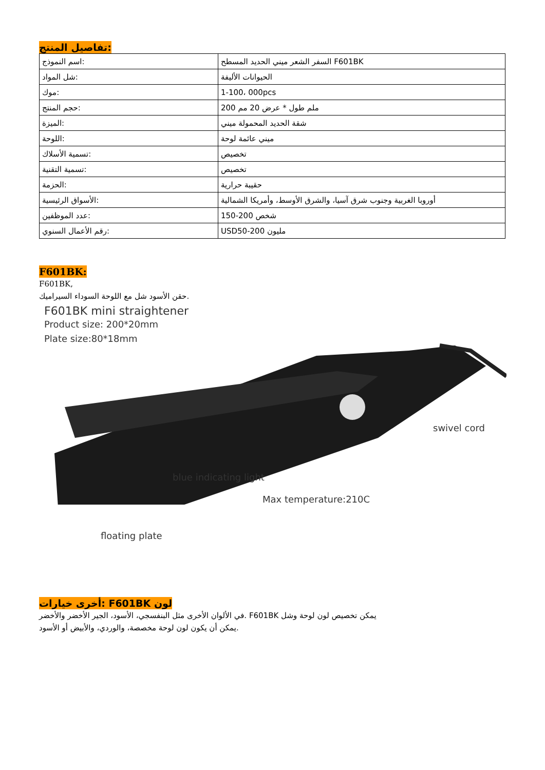تفاصيل المنتج:
| اسم النموذج: | السفر الشعر ميني الحديد المسطح F601BK |
| شل المواد: | الحيوانات الأليفة |
| موك: | 1-100، 000pcs |
| حجم المنتج: | 200 ملم طول * عرض 20 مم |
| الميزة: | شقة الحديد المحمولة ميني |
| اللوحة: | ميني عائمة لوحة |
| تسمية الأسلاك: | تخصيص |
| تسمية التقنية: | تخصيص |
| الحزمة: | حقيبة حرارية |
| الأسواق الرئيسية: | أوروبا الغربية وجنوب شرق آسيا، والشرق الأوسط، وأمريكا الشمالية |
| عدد الموظفين: | 150-200 شخص |
| رقم الأعمال السنوي: | USD50-200 مليون |
F601BK:
F601BK,
حقن الأسود شل مع اللوحة السوداء السيراميك.
F601BK mini straightener
Product size: 200*20mm
Plate size:80*18mm
swivel cord
blue indicating light
Max temperature:210C
floating plate
أخرى خيارات: F601BK لون
في الألوان الأخرى مثل البنفسجي، الأسود، الجير الأخضر والأخضر. F601BK يمكن تخصيص لون لوحة وشل
يمكن أن يكون لون لوحة مخصصة، والوردي، والأبيض أو الأسود.